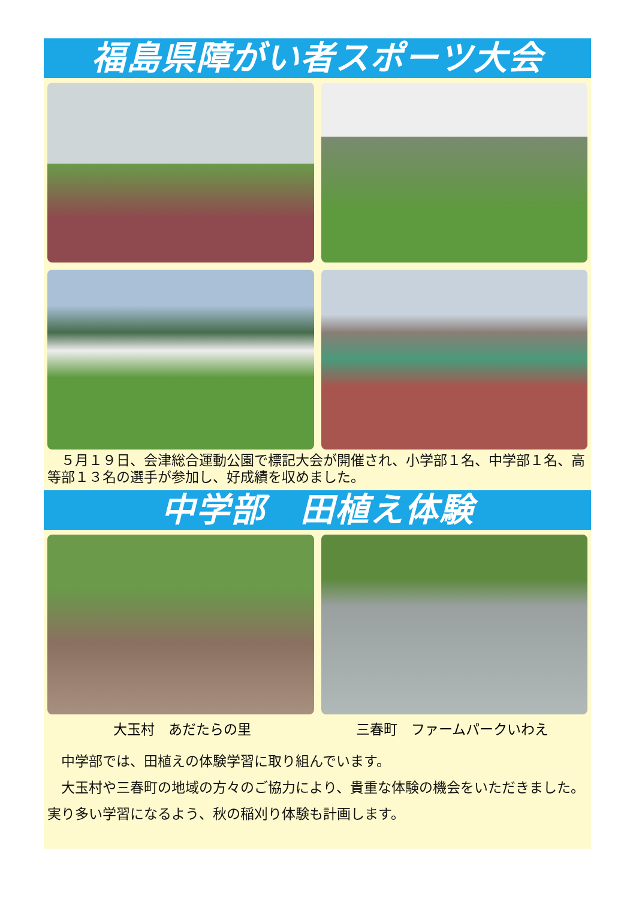福島県障がい者スポーツ大会
　５月１９日、会津総合運動公園で標記大会が開催され、小学部１名、中学部１名、高等部１３名の選手が参加し、好成績を収めました。
中学部　田植え体験
大玉村　あだたらの里 三春町　ファームパークいわえ
　中学部では、田植えの体験学習に取り組んでいます。
　大玉村や三春町の地域の方々のご協力により、貴重な体験の機会をいただきました。実り多い学習になるよう、秋の稲刈り体験も計画します。